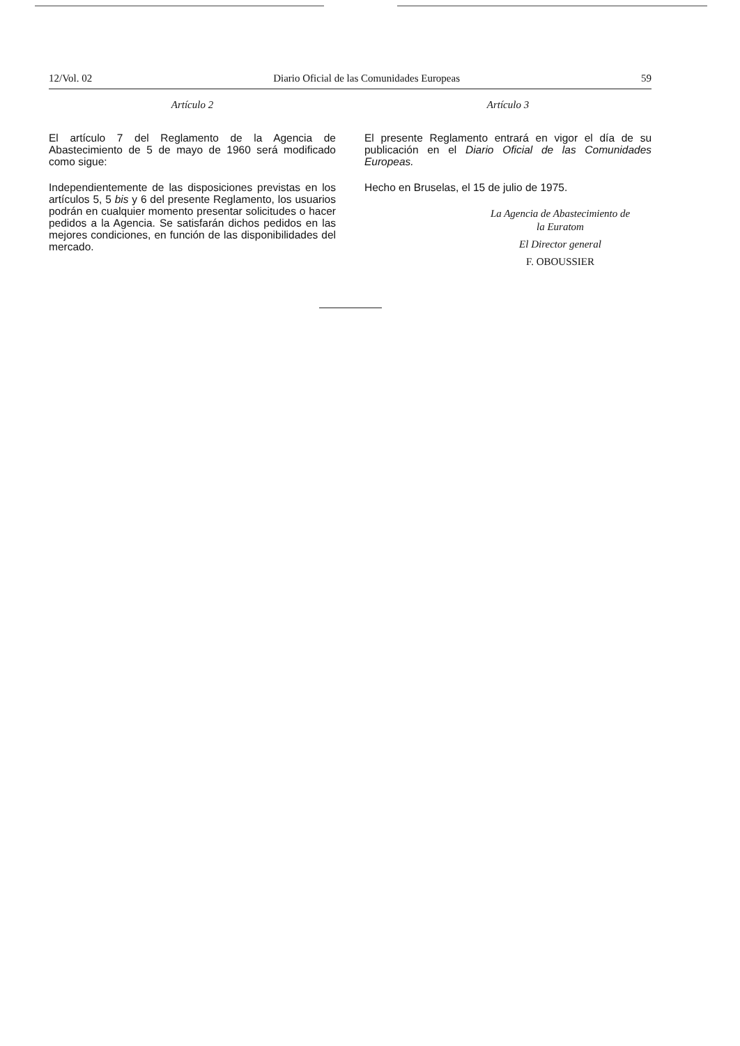12/Vol. 02 Diario Oficial de las Comunidades Europeas 59
Artículo 2
El artículo 7 del Reglamento de la Agencia de Abastecimiento de 5 de mayo de 1960 será modificado como sigue:
Independientemente de las disposiciones previstas en los artículos 5, 5 bis y 6 del presente Reglamento, los usuarios podrán en cualquier momento presentar solicitudes o hacer pedidos a la Agencia. Se satisfarán dichos pedidos en las mejores condiciones, en función de las disponibilidades del mercado.
Artículo 3
El presente Reglamento entrará en vigor el día de su publicación en el Diario Oficial de las Comunidades Europeas.
Hecho en Bruselas, el 15 de julio de 1975.
La Agencia de Abastecimiento de
la Euratom
El Director general
F. OBOUSSIER